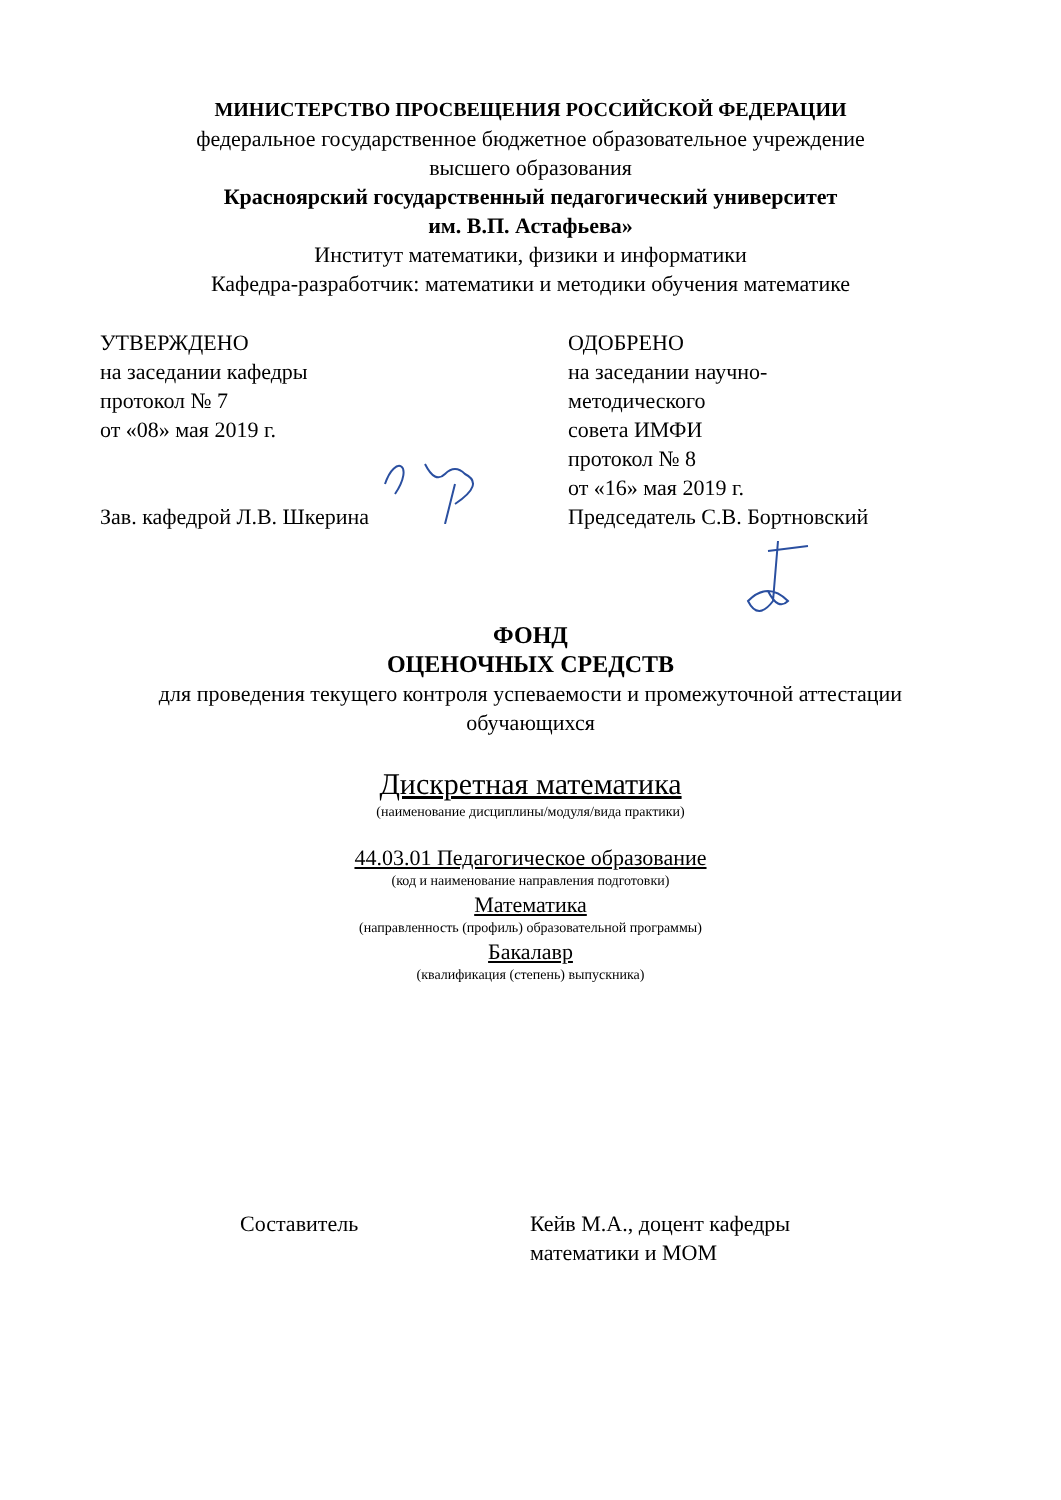МИНИСТЕРСТВО ПРОСВЕЩЕНИЯ РОССИЙСКОЙ ФЕДЕРАЦИИ
федеральное государственное бюджетное образовательное учреждение
высшего образования
Красноярский государственный педагогический университет
им. В.П. Астафьева»
Институт математики, физики и информатики
Кафедра-разработчик: математики и методики обучения математике
УТВЕРЖДЕНО
на заседании кафедры
протокол № 7
от «08» мая 2019 г.
Зав. кафедрой Л.В. Шкерина
ОДОБРЕНО
на заседании научно-
методического
совета ИМФИ
протокол № 8
от «16» мая 2019 г.
Председатель С.В. Бортновский
ФОНД
ОЦЕНОЧНЫХ СРЕДСТВ
для проведения текущего контроля успеваемости и промежуточной аттестации обучающихся
Дискретная математика
(наименование дисциплины/модуля/вида практики)
44.03.01 Педагогическое образование
(код и наименование направления подготовки)
Математика
(направленность (профиль) образовательной программы)
Бакалавр
(квалификация (степень) выпускника)
Составитель Кейв М.А., доцент кафедры
математики и МОМ